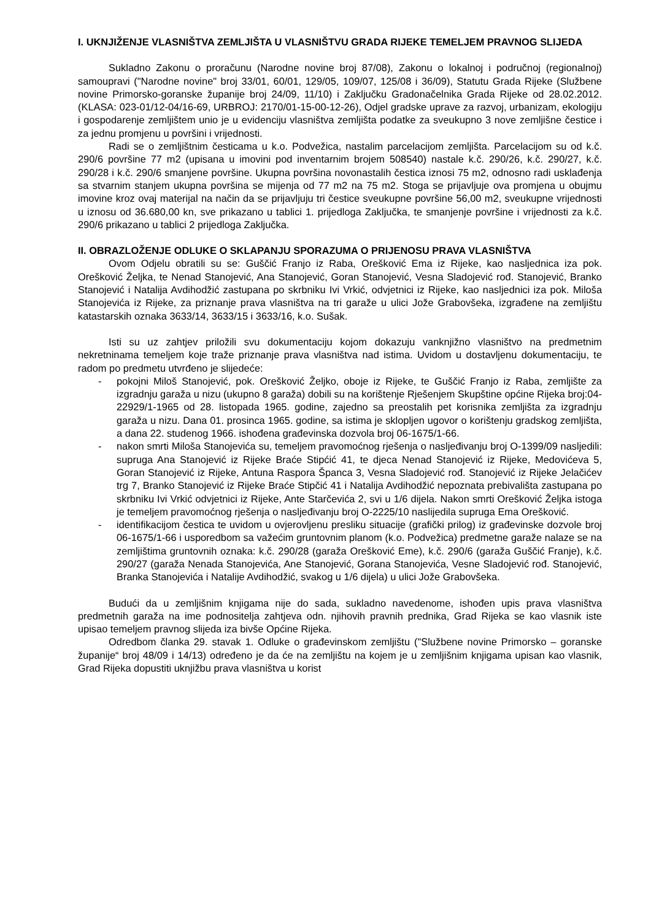I. UKNJIŽENJE VLASNIŠTVA ZEMLJIŠTA U VLASNIŠTVU GRADA RIJEKE TEMELJEM PRAVNOG SLIJEDA
Sukladno Zakonu o proračunu (Narodne novine broj 87/08), Zakonu o lokalnoj i područnoj (regionalnoj) samoupravi ("Narodne novine" broj 33/01, 60/01, 129/05, 109/07, 125/08 i 36/09), Statutu Grada Rijeke (Službene novine Primorsko-goranske županije broj 24/09, 11/10) i Zaključku Gradonačelnika Grada Rijeke od 28.02.2012. (KLASA: 023-01/12-04/16-69, URBROJ: 2170/01-15-00-12-26), Odjel gradske uprave za razvoj, urbanizam, ekologiju i gospodarenje zemljištem unio je u evidenciju vlasništva zemljišta podatke za sveukupno 3 nove zemljišne čestice i za jednu promjenu u površini i vrijednosti.
Radi se o zemljištnim česticama u k.o. Podvežica, nastalim parcelacijom zemljišta. Parcelacijom su od k.č. 290/6 površine 77 m2 (upisana u imovini pod inventarnim brojem 508540) nastale k.č. 290/26, k.č. 290/27, k.č. 290/28 i k.č. 290/6 smanjene površine. Ukupna površina novonastalih čestica iznosi 75 m2, odnosno radi usklađenja sa stvarnim stanjem ukupna površina se mijenja od 77 m2 na 75 m2. Stoga se prijavljuje ova promjena u obujmu imovine kroz ovaj materijal na način da se prijavljuju tri čestice sveukupne površine 56,00 m2, sveukupne vrijednosti u iznosu od 36.680,00 kn, sve prikazano u tablici 1. prijedloga Zaključka, te smanjenje površine i vrijednosti za k.č. 290/6 prikazano u tablici 2 prijedloga Zaključka.
II. OBRAZLOŽENJE ODLUKE O SKLAPANJU SPORAZUMA O PRIJENOSU PRAVA VLASNIŠTVA
Ovom Odjelu obratili su se: Guščić Franjo iz Raba, Orešković Ema iz Rijeke, kao nasljednica iza pok. Orešković Željka, te Nenad Stanojević, Ana Stanojević, Goran Stanojević, Vesna Sladojević rođ. Stanojević, Branko Stanojević i Natalija Avdihodžić zastupana po skrbniku Ivi Vrkić, odvjetnici iz Rijeke, kao nasljednici iza pok. Miloša Stanojevića iz Rijeke, za priznanje prava vlasništva na tri garaže u ulici Jože Grabovšeka, izgrađene na zemljištu katastarskih oznaka 3633/14, 3633/15 i 3633/16, k.o. Sušak.
Isti su uz zahtjev priložili svu dokumentaciju kojom dokazuju vanknjižno vlasništvo na predmetnim nekretninama temeljem koje traže priznanje prava vlasništva nad istima. Uvidom u dostavljenu dokumentaciju, te radom po predmetu utvrđeno je slijedeće:
- pokojni Miloš Stanojević, pok. Orešković Željko, oboje iz Rijeke, te Guščić Franjo iz Raba, zemljište za izgradnju garaža u nizu (ukupno 8 garaža) dobili su na korištenje Rješenjem Skupštine općine Rijeka broj:04-22929/1-1965 od 28. listopada 1965. godine, zajedno sa preostalih pet korisnika zemljišta za izgradnju garaža u nizu. Dana 01. prosinca 1965. godine, sa istima je sklopljen ugovor o korištenju gradskog zemljišta, a dana 22. studenog 1966. ishođena građevinska dozvola broj 06-1675/1-66.
- nakon smrti Miloša Stanojevića su, temeljem pravomoćnog rješenja o nasljeđivanju broj O-1399/09 nasljedili: supruga Ana Stanojević iz Rijeke Braće Stipćić 41, te djeca Nenad Stanojević iz Rijeke, Medovićeva 5, Goran Stanojević iz Rijeke, Antuna Raspora Španca 3, Vesna Sladojević rođ. Stanojević iz Rijeke Jelačićev trg 7, Branko Stanojević iz Rijeke Braće Stipčić 41 i Natalija Avdihodžić nepoznata prebivališta zastupana po skrbniku Ivi Vrkić odvjetnici iz Rijeke, Ante Starčevića 2, svi u 1/6 dijela. Nakon smrti Orešković Željka istoga je temeljem pravomoćnog rješenja o nasljeđivanju broj O-2225/10 naslijedila supruga Ema Orešković.
- identifikacijom čestica te uvidom u ovjerovljenu presliku situacije (grafički prilog) iz građevinske dozvole broj 06-1675/1-66 i usporedbom sa važećim gruntovnim planom (k.o. Podvežica) predmetne garaže nalaze se na zemljištima gruntovnih oznaka: k.č. 290/28 (garaža Orešković Eme), k.č. 290/6 (garaža Guščić Franje), k.č. 290/27 (garaža Nenada Stanojevića, Ane Stanojević, Gorana Stanojevića, Vesne Sladojević rođ. Stanojević, Branka Stanojevića i Natalije Avdihodžić, svakog u 1/6 dijela) u ulici Jože Grabovšeka.
Budući da u zemljišnim knjigama nije do sada, sukladno navedenome, ishođen upis prava vlasništva predmetnih garaža na ime podnositelja zahtjeva odn. njihovih pravnih prednika, Grad Rijeka se kao vlasnik iste upisao temeljem pravnog slijeda iza bivše Općine Rijeka.
Odredbom članka 29. stavak 1. Odluke o građevinskom zemljištu ("Službene novine Primorsko – goranske županije“ broj 48/09 i 14/13) određeno je da će na zemljištu na kojem je u zemljišnim knjigama upisan kao vlasnik, Grad Rijeka dopustiti uknjižbu prava vlasništva u korist